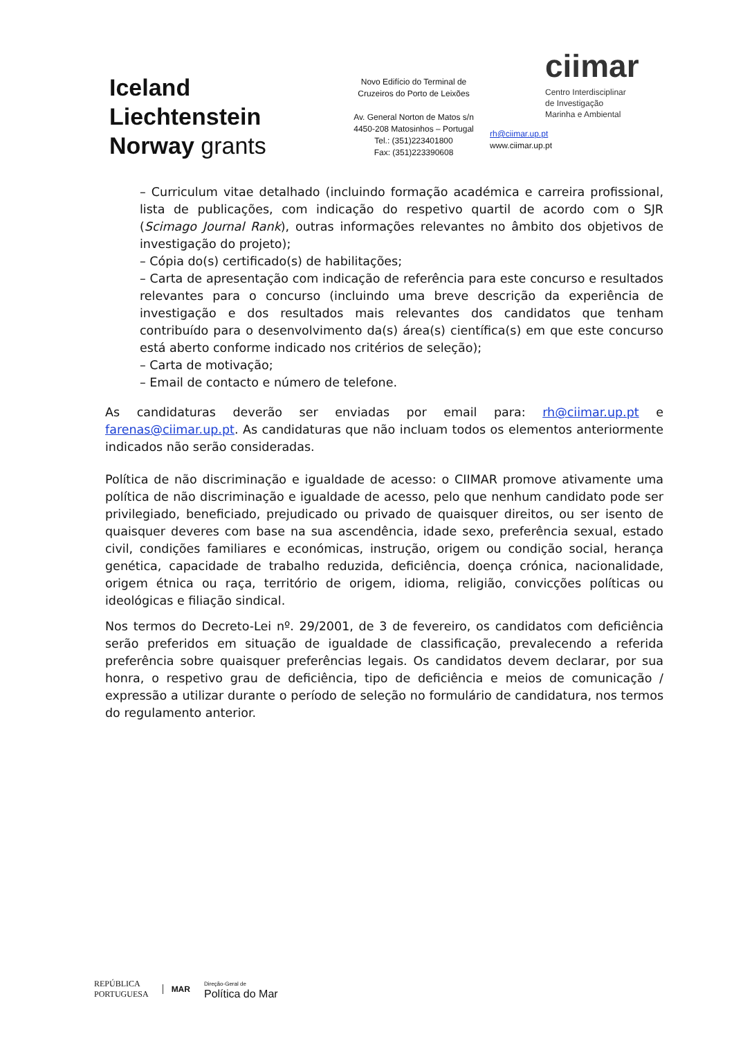Iceland
Liechtenstein
Norway grants
Novo Edifício do Terminal de
Cruzeiros do Porto de Leixões
Av. General Norton de Matos s/n
4450-208 Matosinhos – Portugal
Tel.: (351)223401800
Fax: (351)223390608
ciimar
Centro Interdisciplinar
de Investigação
Marinha e Ambiental
rh@ciimar.up.pt
www.ciimar.up.pt
– Curriculum vitae detalhado (incluindo formação académica e carreira profissional, lista de publicações, com indicação do respetivo quartil de acordo com o SJR (Scimago Journal Rank), outras informações relevantes no âmbito dos objetivos de investigação do projeto);
– Cópia do(s) certificado(s) de habilitações;
– Carta de apresentação com indicação de referência para este concurso e resultados relevantes para o concurso (incluindo uma breve descrição da experiência de investigação e dos resultados mais relevantes dos candidatos que tenham contribuído para o desenvolvimento da(s) área(s) científica(s) em que este concurso está aberto conforme indicado nos critérios de seleção);
– Carta de motivação;
– Email de contacto e número de telefone.
As candidaturas deverão ser enviadas por email para: rh@ciimar.up.pt e farenas@ciimar.up.pt. As candidaturas que não incluam todos os elementos anteriormente indicados não serão consideradas.
Política de não discriminação e igualdade de acesso: o CIIMAR promove ativamente uma política de não discriminação e igualdade de acesso, pelo que nenhum candidato pode ser privilegiado, beneficiado, prejudicado ou privado de quaisquer direitos, ou ser isento de quaisquer deveres com base na sua ascendência, idade sexo, preferência sexual, estado civil, condições familiares e económicas, instrução, origem ou condição social, herança genética, capacidade de trabalho reduzida, deficiência, doença crónica, nacionalidade, origem étnica ou raça, território de origem, idioma, religião, convicções políticas ou ideológicas e filiação sindical.
Nos termos do Decreto-Lei nº. 29/2001, de 3 de fevereiro, os candidatos com deficiência serão preferidos em situação de igualdade de classificação, prevalecendo a referida preferência sobre quaisquer preferências legais. Os candidatos devem declarar, por sua honra, o respetivo grau de deficiência, tipo de deficiência e meios de comunicação / expressão a utilizar durante o período de seleção no formulário de candidatura, nos termos do regulamento anterior.
REPÚBLICA
PORTUGUESA
MAR
Direção-Geral de
Política do Mar